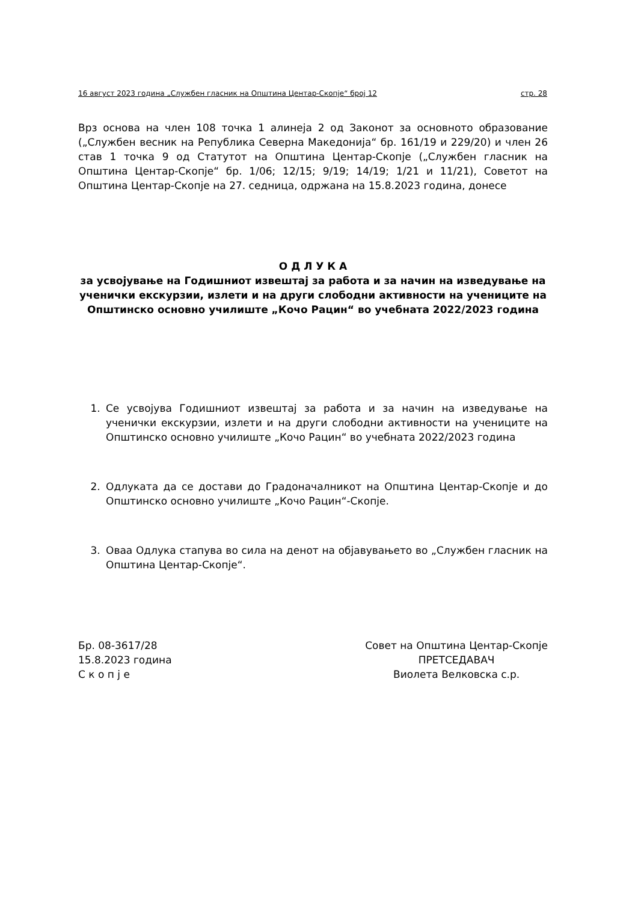16 август 2023 година „Службен гласник на Општина Центар-Скопје“ број 12 стр. 28
Врз основа на член 108 точка 1 алинеја 2 од Законот за основното образование („Службен весник на Република Северна Македонија“ бр. 161/19 и 229/20) и член 26 став 1 точка 9 од Статутот на Општина Центар-Скопје („Службен гласник на Општина Центар-Скопје“ бр. 1/06; 12/15; 9/19; 14/19; 1/21 и 11/21), Советот на Општина Центар-Скопје на 27. седница, одржана на 15.8.2023 година, донесе
О Д Л У К А
за усвојување на Годишниот извештај за работа и за начин на изведување на ученички екскурзии, излети и на други слободни активности на учениците на Општинско основно училиште „Кочо Рацин“ во учебната 2022/2023 година
1. Се усвојува Годишниот извештај за работа и за начин на изведување на ученички екскурзии, излети и на други слободни активности на учениците на Општинско основно училиште „Кочо Рацин“ во учебната 2022/2023 година
2. Одлуката да се достави до Градоначалникот на Општина Центар-Скопје и до Општинско основно училиште „Кочо Рацин“-Скопје.
3. Оваа Одлука стапува во сила на денот на објавувањето во „Службен гласник на Општина Центар-Скопје“.
Бр. 08-3617/28
15.8.2023 година
С к о п ј е
Совет на Општина Центар-Скопје
ПРЕТСЕДАВАЧ
Виолета Велковска с.р.